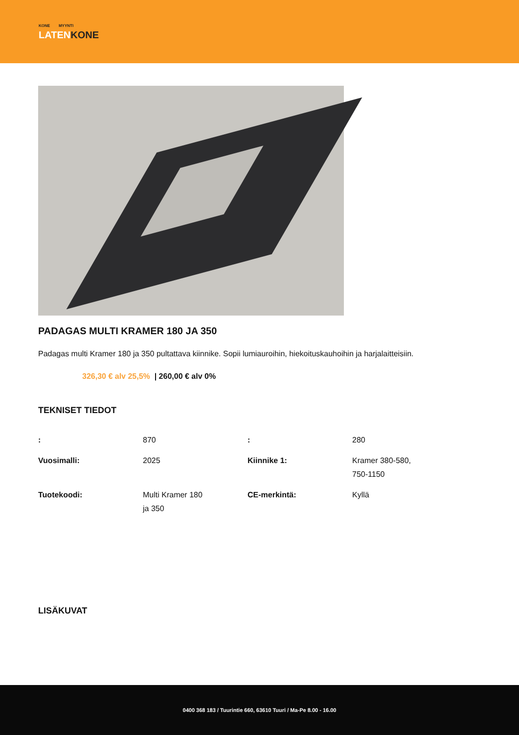KONE MYYNTI
LATENKONE
PADAGAS MULTI KRAMER 180 JA 350
Padagas multi Kramer 180 ja 350 pultattava kiinnike. Sopii lumiauroihin, hiekoituskauhoihin ja harjalaitteisiin.
326,30 € alv 25,5% | 260,00 € alv 0%
TEKNISET TIEDOT
| : | 870 | : | 280 |
| Vuosimalli: | 2025 | Kiinnike 1: | Kramer 380-580, 750-1150 |
| Tuotekoodi: | Multi Kramer 180 ja 350 | CE-merkintä: | Kyllä |
LISÄKUVAT
0400 368 183 / Tuurintie 660, 63610 Tuuri / Ma-Pe 8.00 - 16.00